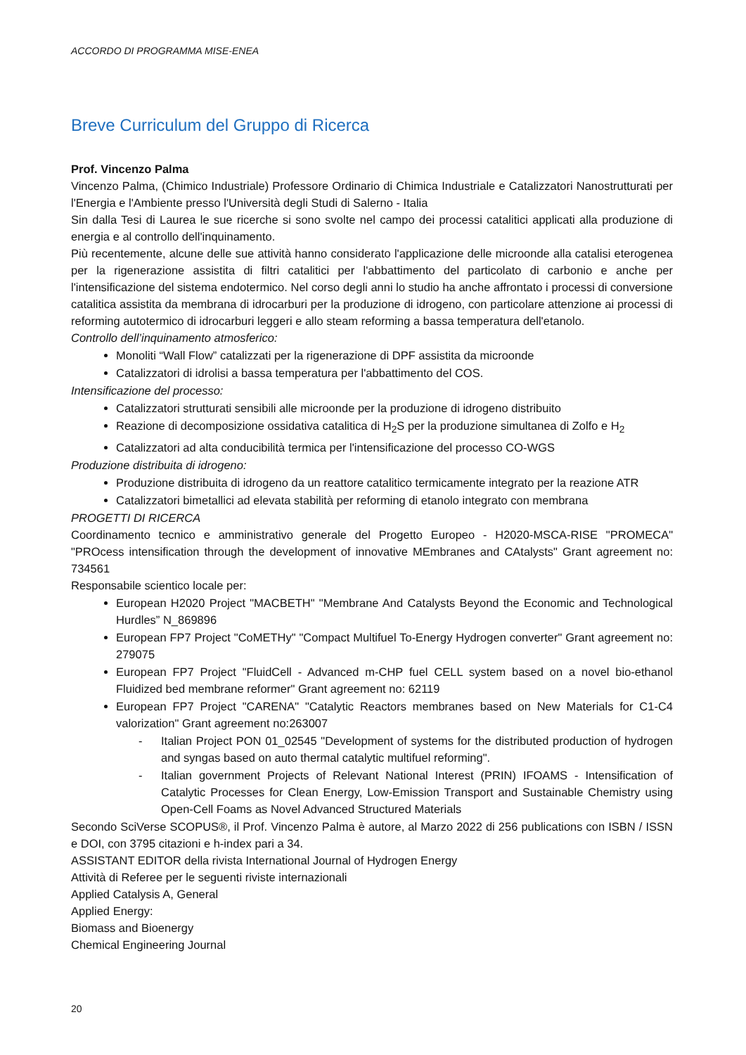ACCORDO DI PROGRAMMA MISE-ENEA
Breve Curriculum del Gruppo di Ricerca
Prof. Vincenzo Palma
Vincenzo Palma, (Chimico Industriale) Professore Ordinario di Chimica Industriale e Catalizzatori Nanostrutturati per l'Energia e l'Ambiente presso l'Università degli Studi di Salerno - Italia
Sin dalla Tesi di Laurea le sue ricerche si sono svolte nel campo dei processi catalitici applicati alla produzione di energia e al controllo dell'inquinamento.
Più recentemente, alcune delle sue attività hanno considerato l'applicazione delle microonde alla catalisi eterogenea per la rigenerazione assistita di filtri catalitici per l'abbattimento del particolato di carbonio e anche per l'intensificazione del sistema endotermico. Nel corso degli anni lo studio ha anche affrontato i processi di conversione catalitica assistita da membrana di idrocarburi per la produzione di idrogeno, con particolare attenzione ai processi di reforming autotermico di idrocarburi leggeri e allo steam reforming a bassa temperatura dell'etanolo.
Controllo dell’inquinamento atmosferico:
Monoliti “Wall Flow” catalizzati per la rigenerazione di DPF assistita da microonde
Catalizzatori di idrolisi a bassa temperatura per l'abbattimento del COS.
Intensificazione del processo:
Catalizzatori strutturati sensibili alle microonde per la produzione di idrogeno distribuito
Reazione di decomposizione ossidativa catalitica di H<sub>2</sub>S per la produzione simultanea di Zolfo e H<sub>2</sub>
Catalizzatori ad alta conducibilità termica per l'intensificazione del processo CO-WGS
Produzione distribuita di idrogeno:
Produzione distribuita di idrogeno da un reattore catalitico termicamente integrato per la reazione ATR
Catalizzatori bimetallici ad elevata stabilità per reforming di etanolo integrato con membrana
PROGETTI DI RICERCA
Coordinamento tecnico e amministrativo generale del Progetto Europeo - H2020-MSCA-RISE "PROMECA" "PROcess intensification through the development of innovative MEmbranes and CAtalysts" Grant agreement no: 734561
Responsabile scientico locale per:
European H2020 Project "MACBETH" "Membrane And Catalysts Beyond the Economic and Technological Hurdles” N_869896
European FP7 Project "CoMETHy" "Compact Multifuel To-Energy Hydrogen converter" Grant agreement no: 279075
European FP7 Project "FluidCell - Advanced m-CHP fuel CELL system based on a novel bio-ethanol Fluidized bed membrane reformer" Grant agreement no: 62119
European FP7 Project "CARENA" "Catalytic Reactors membranes based on New Materials for C1-C4 valorization" Grant agreement no:263007
- Italian Project PON 01_02545 "Development of systems for the distributed production of hydrogen and syngas based on auto thermal catalytic multifuel reforming".
- Italian government Projects of Relevant National Interest (PRIN) IFOAMS - Intensification of Catalytic Processes for Clean Energy, Low-Emission Transport and Sustainable Chemistry using Open-Cell Foams as Novel Advanced Structured Materials
Secondo SciVerse SCOPUS®, il Prof. Vincenzo Palma è autore, al Marzo 2022 di 256 publications con ISBN / ISSN e DOI, con 3795 citazioni e h-index pari a 34.
ASSISTANT EDITOR della rivista International Journal of Hydrogen Energy
Attività di Referee per le seguenti riviste internazionali
Applied Catalysis A, General
Applied Energy:
Biomass and Bioenergy
Chemical Engineering Journal
20